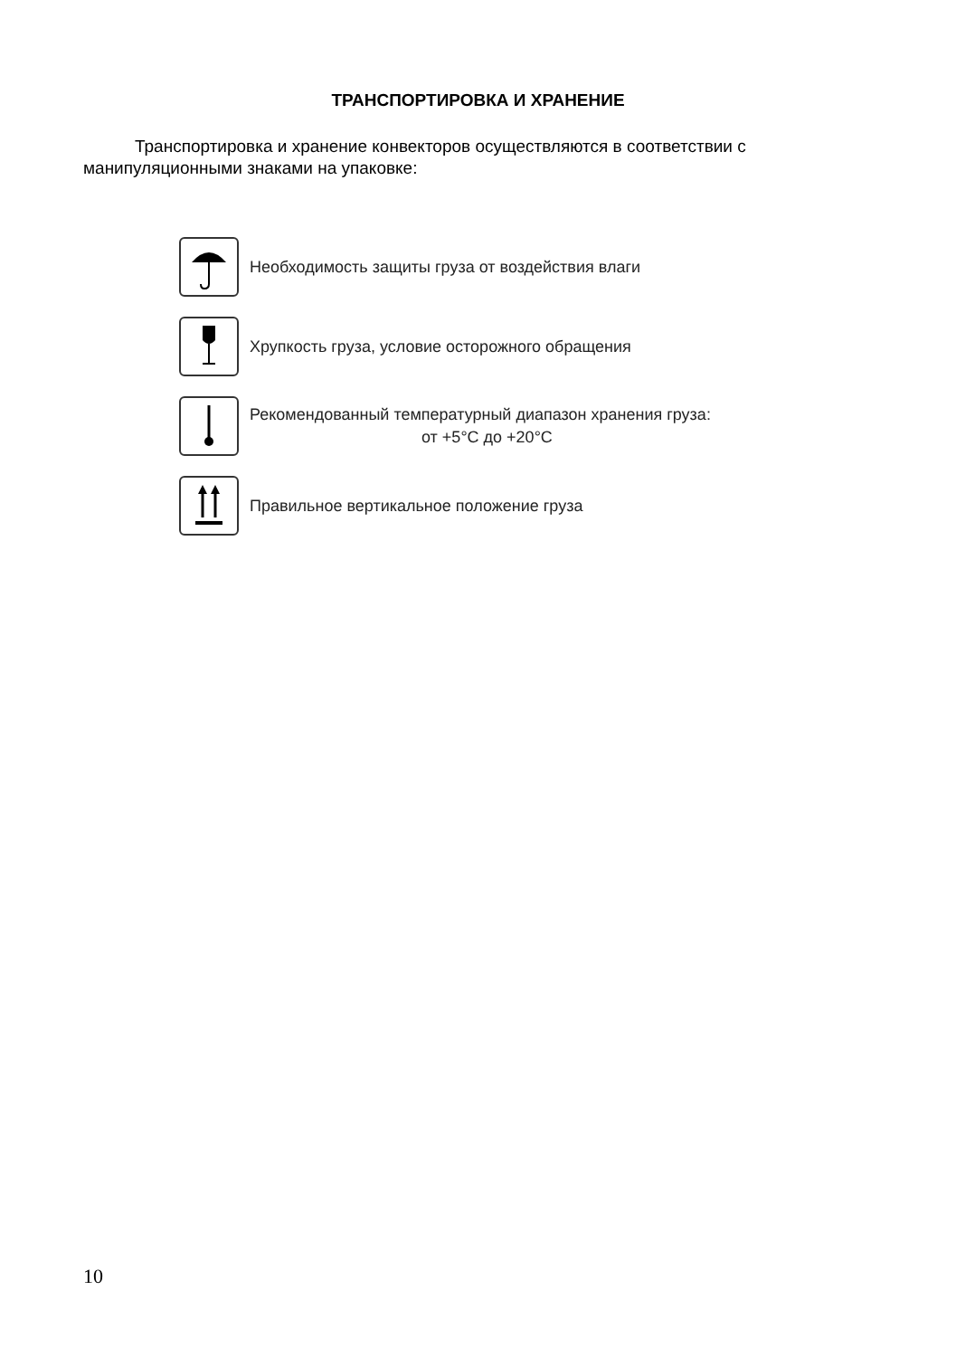ТРАНСПОРТИРОВКА И ХРАНЕНИЕ
Транспортировка и хранение конвекторов осуществляются в соответствии с манипуляционными знаками на упаковке:
Необходимость защиты груза от воздействия влаги
Хрупкость груза, условие осторожного обращения
Рекомендованный температурный диапазон хранения груза:
от +5°С до +20°С
Правильное вертикальное положение груза
10